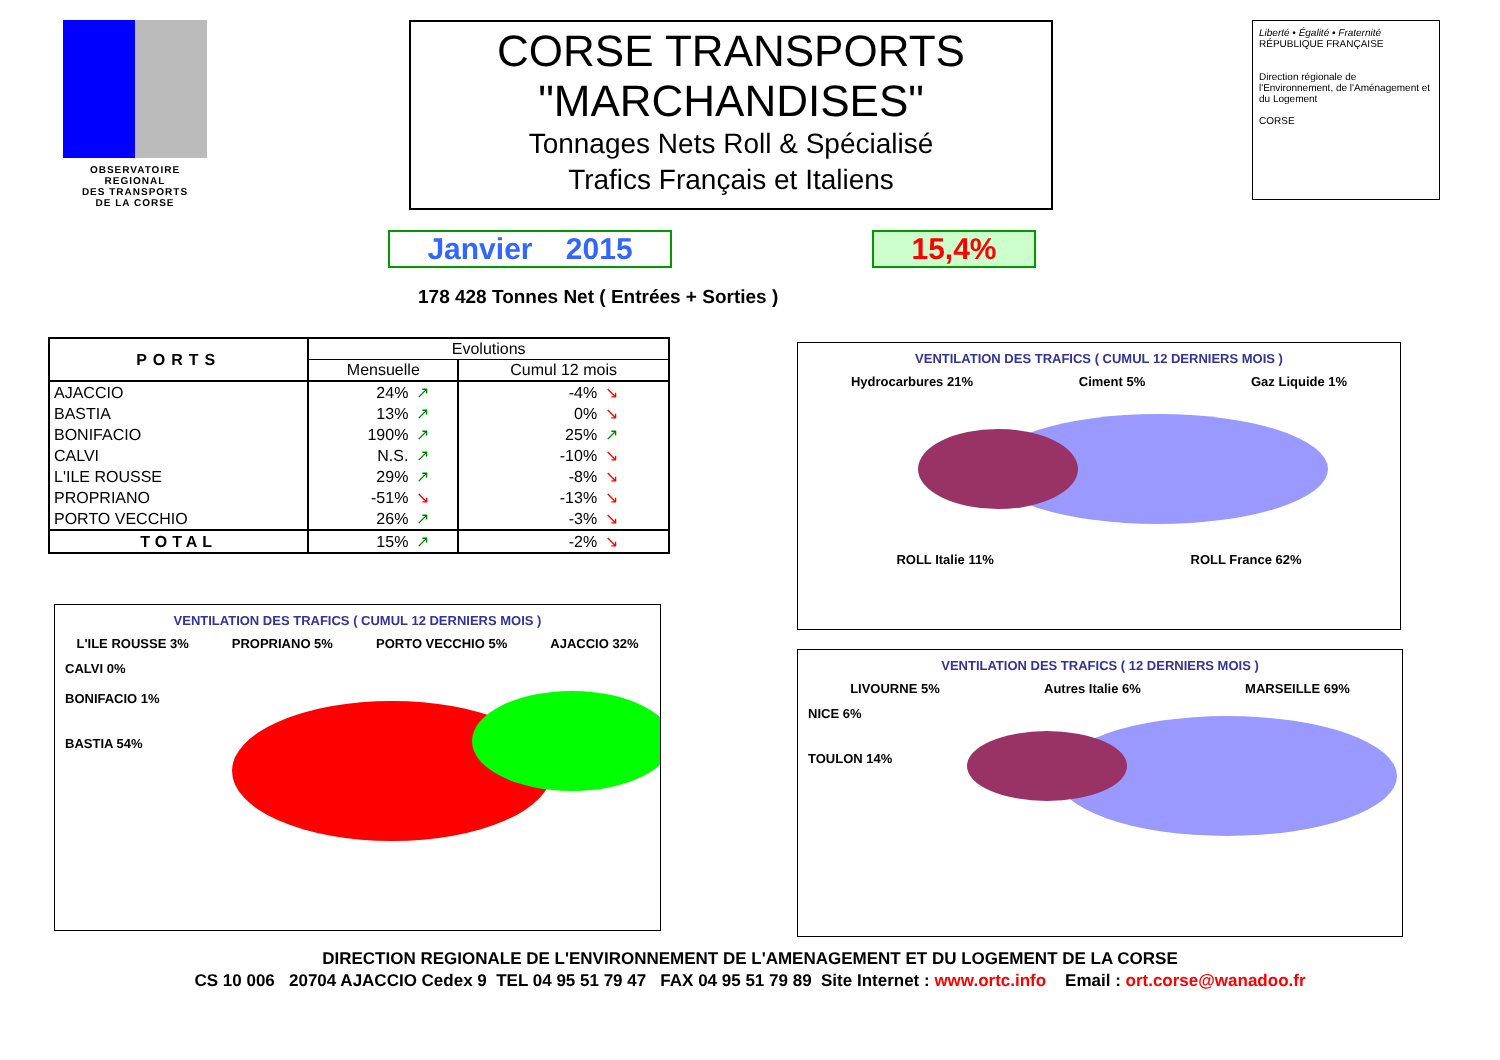OBSERVATOIRE REGIONAL
DES TRANSPORTS
DE LA CORSE
CORSE TRANSPORTS
"MARCHANDISES"
Tonnages Nets Roll & Spécialisé
Trafics Français et Italiens
Liberté • Égalité • Fraternité
RÉPUBLIQUE FRANÇAISE
Direction régionale de l'Environnement, de l'Aménagement et du Logement
CORSE
Janvier 2015 15,4%
178 428 Tonnes Net ( Entrées + Sorties )
| PORTS | Evolutions | | | |
| --- | --- | --- | --- | --- |
| | Mensuelle | | Cumul 12 mois | |
| AJACCIO | 24% | ↗ | -4% | ↘ |
| BASTIA | 13% | ↗ | 0% | ↘ |
| BONIFACIO | 190% | ↗ | 25% | ↗ |
| CALVI | N.S. | ↗ | -10% | ↘ |
| L'ILE ROUSSE | 29% | ↗ | -8% | ↘ |
| PROPRIANO | -51% | ↘ | -13% | ↘ |
| PORTO VECCHIO | 26% | ↗ | -3% | ↘ |
| TOTAL | 15% | ↗ | -2% | ↘ |
VENTILATION DES TRAFICS ( CUMUL 12 DERNIERS MOIS )
Hydrocarbures 21% Ciment 5% Gaz Liquide 1%
ROLL Italie 11% ROLL France 62%
VENTILATION DES TRAFICS ( CUMUL 12 DERNIERS MOIS )
L'ILE ROUSSE 3% PROPRIANO 5% PORTO VECCHIO 5% AJACCIO 32%
CALVI 0%
BONIFACIO 1%
BASTIA 54%
VENTILATION DES TRAFICS ( 12 DERNIERS MOIS )
LIVOURNE 5% Autres Italie 6% MARSEILLE 69%
NICE 6%
TOULON 14%
DIRECTION REGIONALE DE L'ENVIRONNEMENT DE L'AMENAGEMENT ET DU LOGEMENT DE LA CORSE
CS 10 006 20704 AJACCIO Cedex 9 TEL 04 95 51 79 47 FAX 04 95 51 79 89 Site Internet : www.ortc.info Email : ort.corse@wanadoo.fr